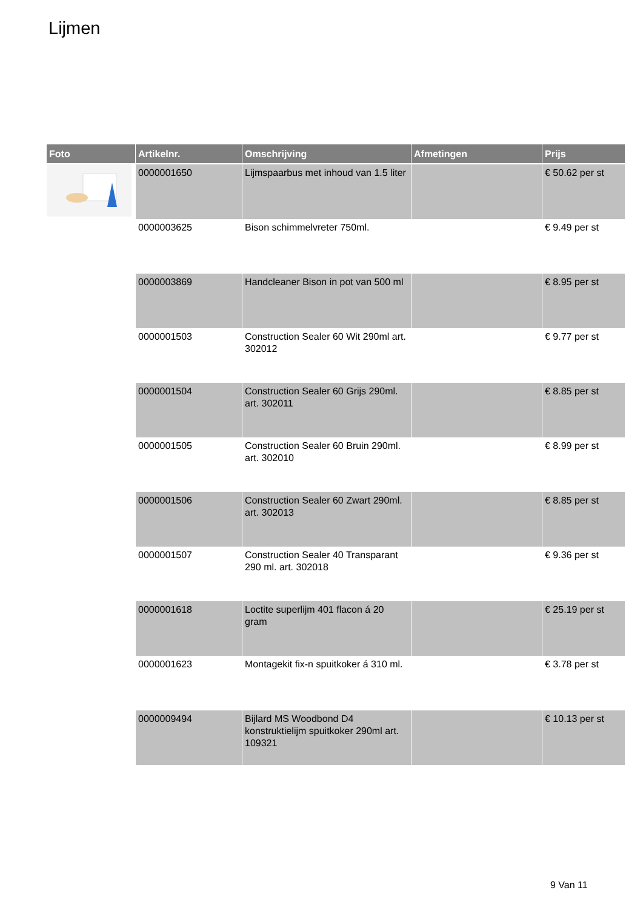Lijmen
| Foto | Artikelnr. | Omschrijving | Afmetingen | Prijs |
| --- | --- | --- | --- | --- |
| | 0000001650 | Lijmspaarbus met inhoud van 1.5 liter | | € 50.62 per st |
| | 0000003625 | Bison schimmelvreter 750ml. | | € 9.49 per st |
| | 0000003869 | Handcleaner Bison in pot van 500 ml | | € 8.95 per st |
| | 0000001503 | Construction Sealer 60 Wit 290ml art. 302012 | | € 9.77 per st |
| | 0000001504 | Construction Sealer 60 Grijs 290ml. art. 302011 | | € 8.85 per st |
| | 0000001505 | Construction Sealer 60 Bruin 290ml. art. 302010 | | € 8.99 per st |
| | 0000001506 | Construction Sealer 60 Zwart 290ml. art. 302013 | | € 8.85 per st |
| | 0000001507 | Construction Sealer 40 Transparant 290 ml. art. 302018 | | € 9.36 per st |
| | 0000001618 | Loctite superlijm 401 flacon á 20 gram | | € 25.19 per st |
| | 0000001623 | Montagekit fix-n spuitkoker á 310 ml. | | € 3.78 per st |
| | 0000009494 | Bijlard MS Woodbond D4 konstruktielijm spuitkoker 290ml art. 109321 | | € 10.13 per st |
9 Van 11